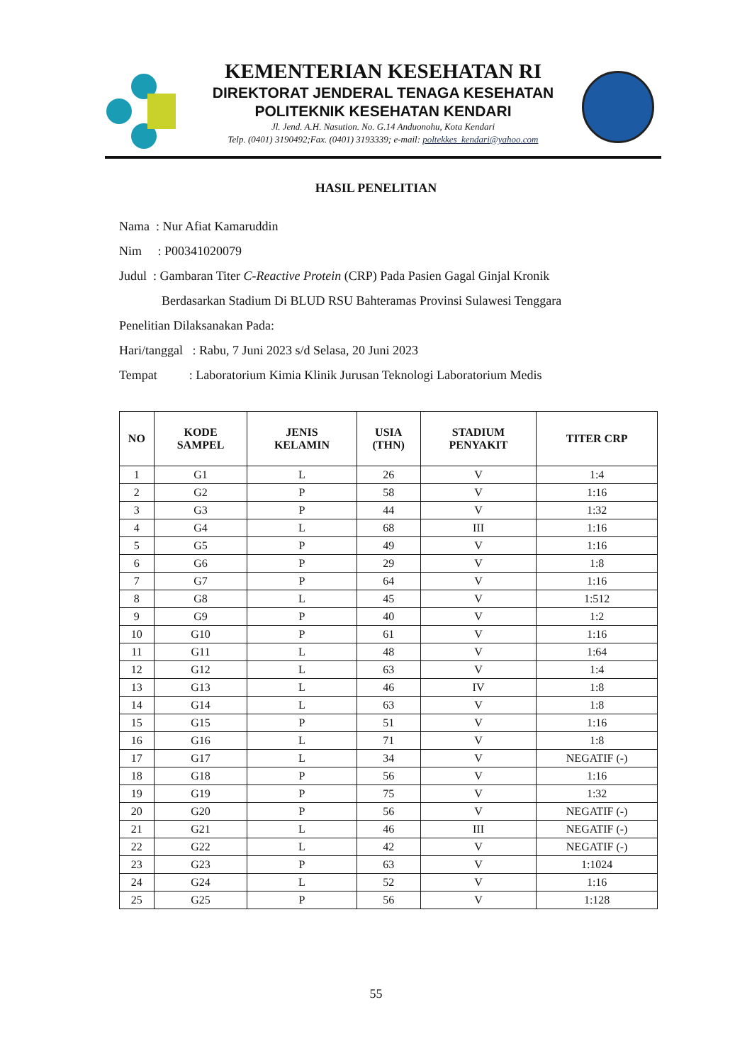KEMENTERIAN KESEHATAN RI
DIREKTORAT JENDERAL TENAGA KESEHATAN
POLITEKNIK KESEHATAN KENDARI
Jl. Jend. A.H. Nasution. No. G.14 Anduonohu, Kota Kendari
Telp. (0401) 3190492;Fax. (0401) 3193339; e-mail: poltekkes_kendari@yahoo.com
HASIL PENELITIAN
Nama : Nur Afiat Kamaruddin
Nim : P00341020079
Judul : Gambaran Titer C-Reactive Protein (CRP) Pada Pasien Gagal Ginjal Kronik
Berdasarkan Stadium Di BLUD RSU Bahteramas Provinsi Sulawesi Tenggara
Penelitian Dilaksanakan Pada:
Hari/tanggal : Rabu, 7 Juni 2023 s/d Selasa, 20 Juni 2023
Tempat : Laboratorium Kimia Klinik Jurusan Teknologi Laboratorium Medis
| NO | KODE SAMPEL | JENIS KELAMIN | USIA (THN) | STADIUM PENYAKIT | TITER CRP |
| --- | --- | --- | --- | --- | --- |
| 1 | G1 | L | 26 | V | 1:4 |
| 2 | G2 | P | 58 | V | 1:16 |
| 3 | G3 | P | 44 | V | 1:32 |
| 4 | G4 | L | 68 | III | 1:16 |
| 5 | G5 | P | 49 | V | 1:16 |
| 6 | G6 | P | 29 | V | 1:8 |
| 7 | G7 | P | 64 | V | 1:16 |
| 8 | G8 | L | 45 | V | 1:512 |
| 9 | G9 | P | 40 | V | 1:2 |
| 10 | G10 | P | 61 | V | 1:16 |
| 11 | G11 | L | 48 | V | 1:64 |
| 12 | G12 | L | 63 | V | 1:4 |
| 13 | G13 | L | 46 | IV | 1:8 |
| 14 | G14 | L | 63 | V | 1:8 |
| 15 | G15 | P | 51 | V | 1:16 |
| 16 | G16 | L | 71 | V | 1:8 |
| 17 | G17 | L | 34 | V | NEGATIF (-) |
| 18 | G18 | P | 56 | V | 1:16 |
| 19 | G19 | P | 75 | V | 1:32 |
| 20 | G20 | P | 56 | V | NEGATIF (-) |
| 21 | G21 | L | 46 | III | NEGATIF (-) |
| 22 | G22 | L | 42 | V | NEGATIF (-) |
| 23 | G23 | P | 63 | V | 1:1024 |
| 24 | G24 | L | 52 | V | 1:16 |
| 25 | G25 | P | 56 | V | 1:128 |
55